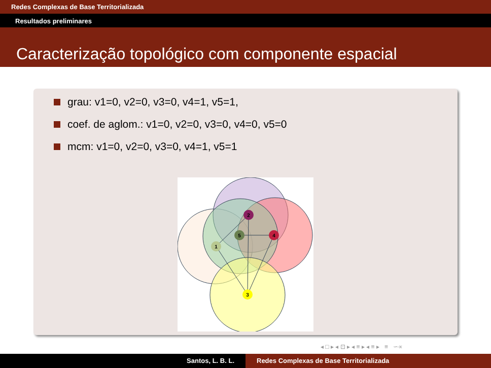Redes Complexas de Base Territorializada
Resultados preliminares
Caracterização topológico com componente espacial
grau: v1=0, v2=0, v3=0, v4=1, v5=1,
coef. de aglom.: v1=0, v2=0, v3=0, v4=0, v5=0
mcm: v1=0, v2=0, v3=0, v4=1, v5=1
1
2
3
4
5
◂ □ ▸ ◂ ⊡ ▸ ◂ ≡ ▸ ◂ ≡ ▸ ≡ ∽∝
Santos, L. B. L. Redes Complexas de Base Territorializada